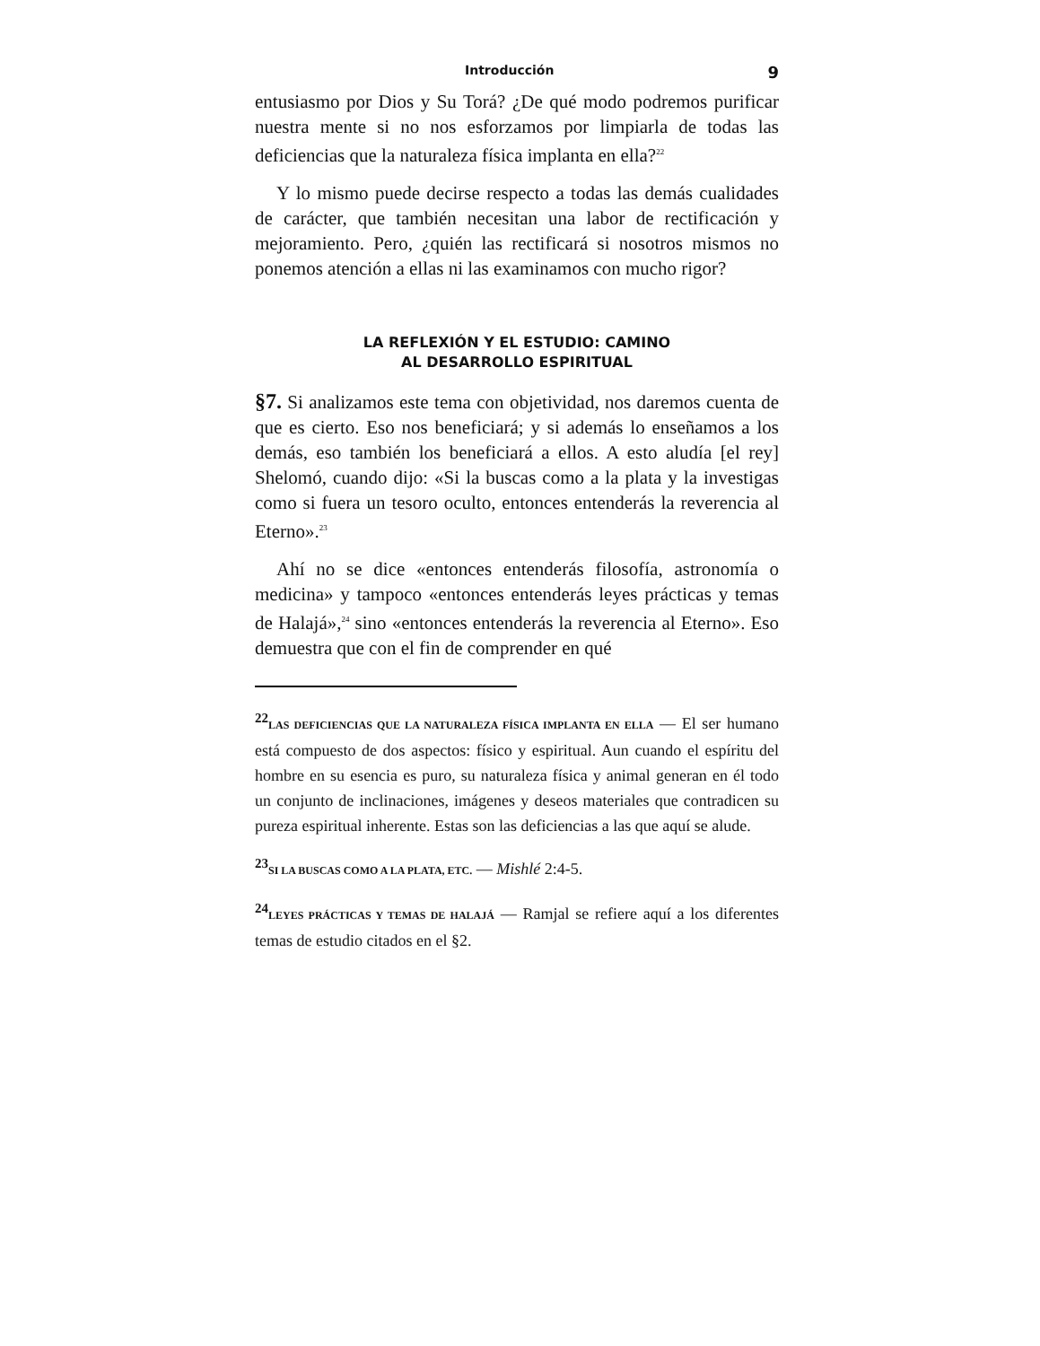Introducción 9
entusiasmo por Dios y Su Torá? ¿De qué modo podremos purificar nuestra mente si no nos esforzamos por limpiarla de todas las deficiencias que la naturaleza física implanta en ella?<sup>22</sup>
Y lo mismo puede decirse respecto a todas las demás cualidades de carácter, que también necesitan una labor de rectificación y mejoramiento. Pero, ¿quién las rectificará si nosotros mismos no ponemos atención a ellas ni las examinamos con mucho rigor?
LA REFLEXIÓN Y EL ESTUDIO: CAMINO
AL DESARROLLO ESPIRITUAL
§7. Si analizamos este tema con objetividad, nos daremos cuenta de que es cierto. Eso nos beneficiará; y si además lo enseñamos a los demás, eso también los beneficiará a ellos. A esto aludía [el rey] Shelomó, cuando dijo: «Si la buscas como a la plata y la investigas como si fuera un tesoro oculto, entonces entenderás la reverencia al Eterno».<sup>23</sup>
Ahí no se dice «entonces entenderás filosofía, astronomía o medicina» y tampoco «entonces entenderás leyes prácticas y temas de Halajá»,<sup>24</sup> sino «entonces entenderás la reverencia al Eterno». Eso demuestra que con el fin de comprender en qué
<sup>22</sup> LAS DEFICIENCIAS QUE LA NATURALEZA FÍSICA IMPLANTA EN ELLA — El ser humano está compuesto de dos aspectos: físico y espiritual. Aun cuando el espíritu del hombre en su esencia es puro, su naturaleza física y animal generan en él todo un conjunto de inclinaciones, imágenes y deseos materiales que contradicen su pureza espiritual inherente. Estas son las deficiencias a las que aquí se alude.
<sup>23</sup>SI LA BUSCAS COMO A LA PLATA, ETC. — Mishlé 2:4-5.
<sup>24</sup> LEYES PRÁCTICAS Y TEMAS DE HALAJÁ — Ramjal se refiere aquí a los diferentes temas de estudio citados en el §2.